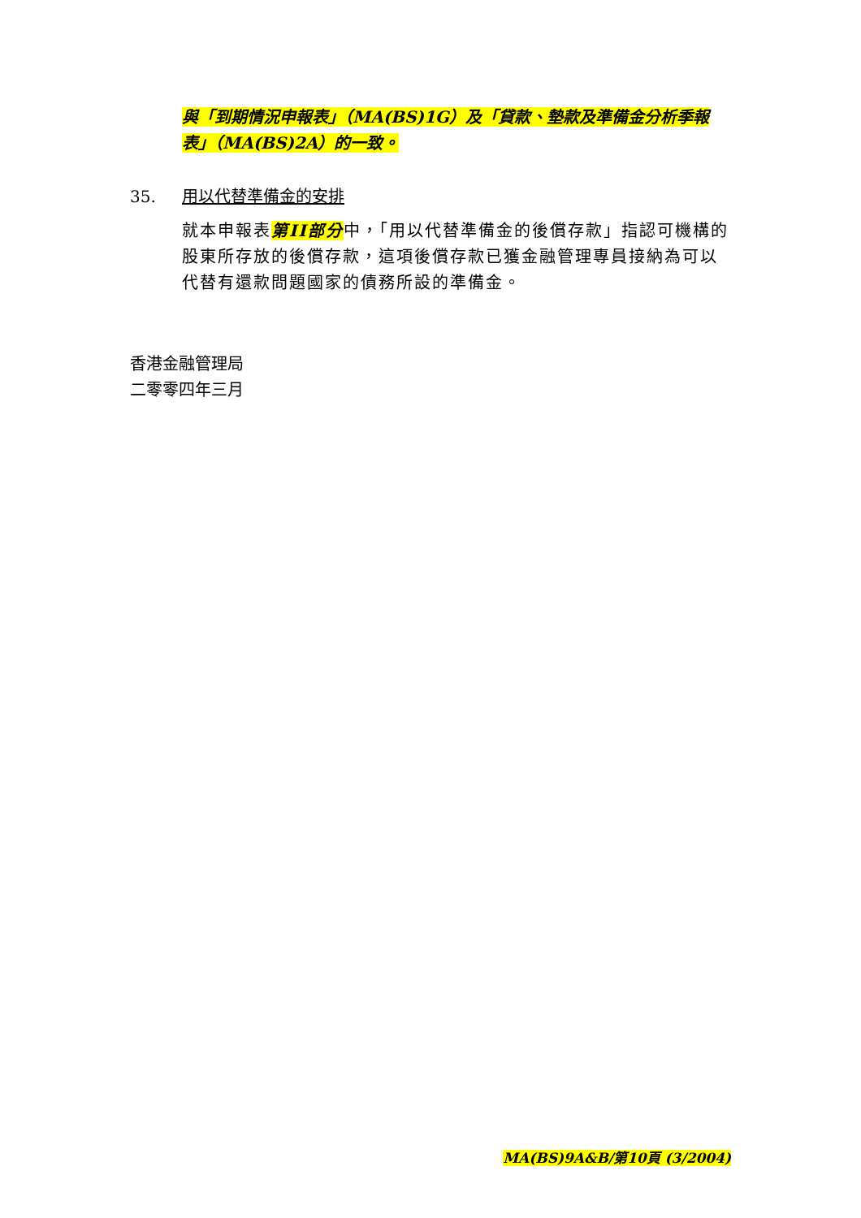與「到期情況申報表」（MA(BS)1G）及「貸款、墊款及準備金分析季報表」（MA(BS)2A）的一致。
35. 用以代替準備金的安排
就本申報表第II部分中，「用以代替準備金的後償存款」指認可機構的股東所存放的後償存款，這項後償存款已獲金融管理專員接納為可以代替有還款問題國家的債務所設的準備金。
香港金融管理局
二零零四年三月
MA(BS)9A&B/第10頁 (3/2004)